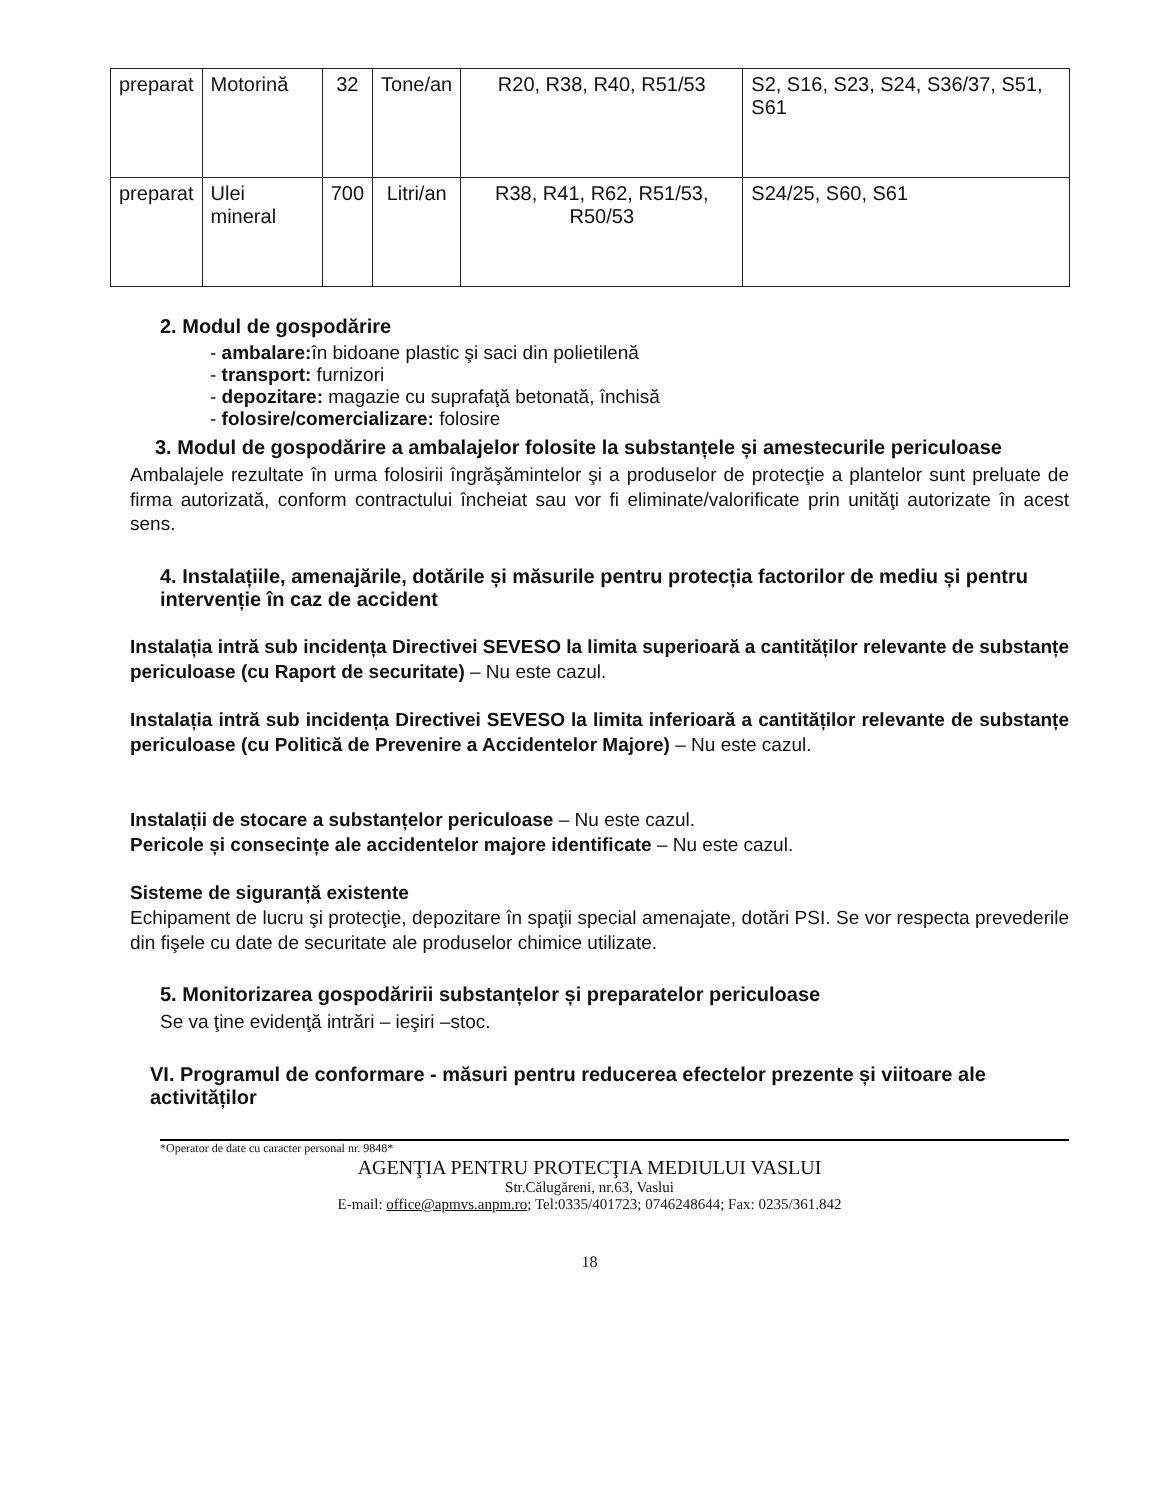| preparat | Motorină | 32 | Tone/an | R20, R38, R40, R51/53 | S2, S16, S23, S24, S36/37, S51, S61 |
| preparat | Ulei mineral | 700 | Litri/an | R38, R41, R62, R51/53, R50/53 | S24/25, S60, S61 |
2. Modul de gospodărire
- ambalare: în bidoane plastic şi saci din polietilenă
- transport: furnizori
- depozitare: magazie cu suprafaţă betonată, închisă
- folosire/comercializare: folosire
3. Modul de gospodărire a ambalajelor folosite la substanțele și amestecurile periculoase
Ambalajele rezultate în urma folosirii îngrăşămintelor şi a produselor de protecţie a plantelor sunt preluate de firma autorizată, conform contractului încheiat sau vor fi eliminate/valorificate prin unităţi autorizate în acest sens.
4. Instalațiile, amenajările, dotările și măsurile pentru protecția factorilor de mediu și pentru intervenție în caz de accident
Instalația intră sub incidența Directivei SEVESO la limita superioară a cantităților relevante de substanțe periculoase (cu Raport de securitate) – Nu este cazul.
Instalația intră sub incidența Directivei SEVESO la limita inferioară a cantităților relevante de substanțe periculoase (cu Politică de Prevenire a Accidentelor Majore) – Nu este cazul.
Instalații de stocare a substanțelor periculoase – Nu este cazul.
Pericole și consecințe ale accidentelor majore identificate – Nu este cazul.
Sisteme de siguranță existente
Echipament de lucru şi protecţie, depozitare în spaţii special amenajate, dotări PSI. Se vor respecta prevederile din fişele cu date de securitate ale produselor chimice utilizate.
5. Monitorizarea gospodăririi substanțelor și preparatelor periculoase
Se va ţine evidenţă intrări – ieşiri –stoc.
VI. Programul de conformare - măsuri pentru reducerea efectelor prezente și viitoare ale activităților
*Operator de date cu caracter personal nr. 9848*
AGENŢIA PENTRU PROTECŢIA MEDIULUI VASLUI
Str.Călugăreni, nr.63, Vaslui
E-mail: office@apmvs.anpm.ro; Tel:0335/401723; 0746248644; Fax: 0235/361.842
18